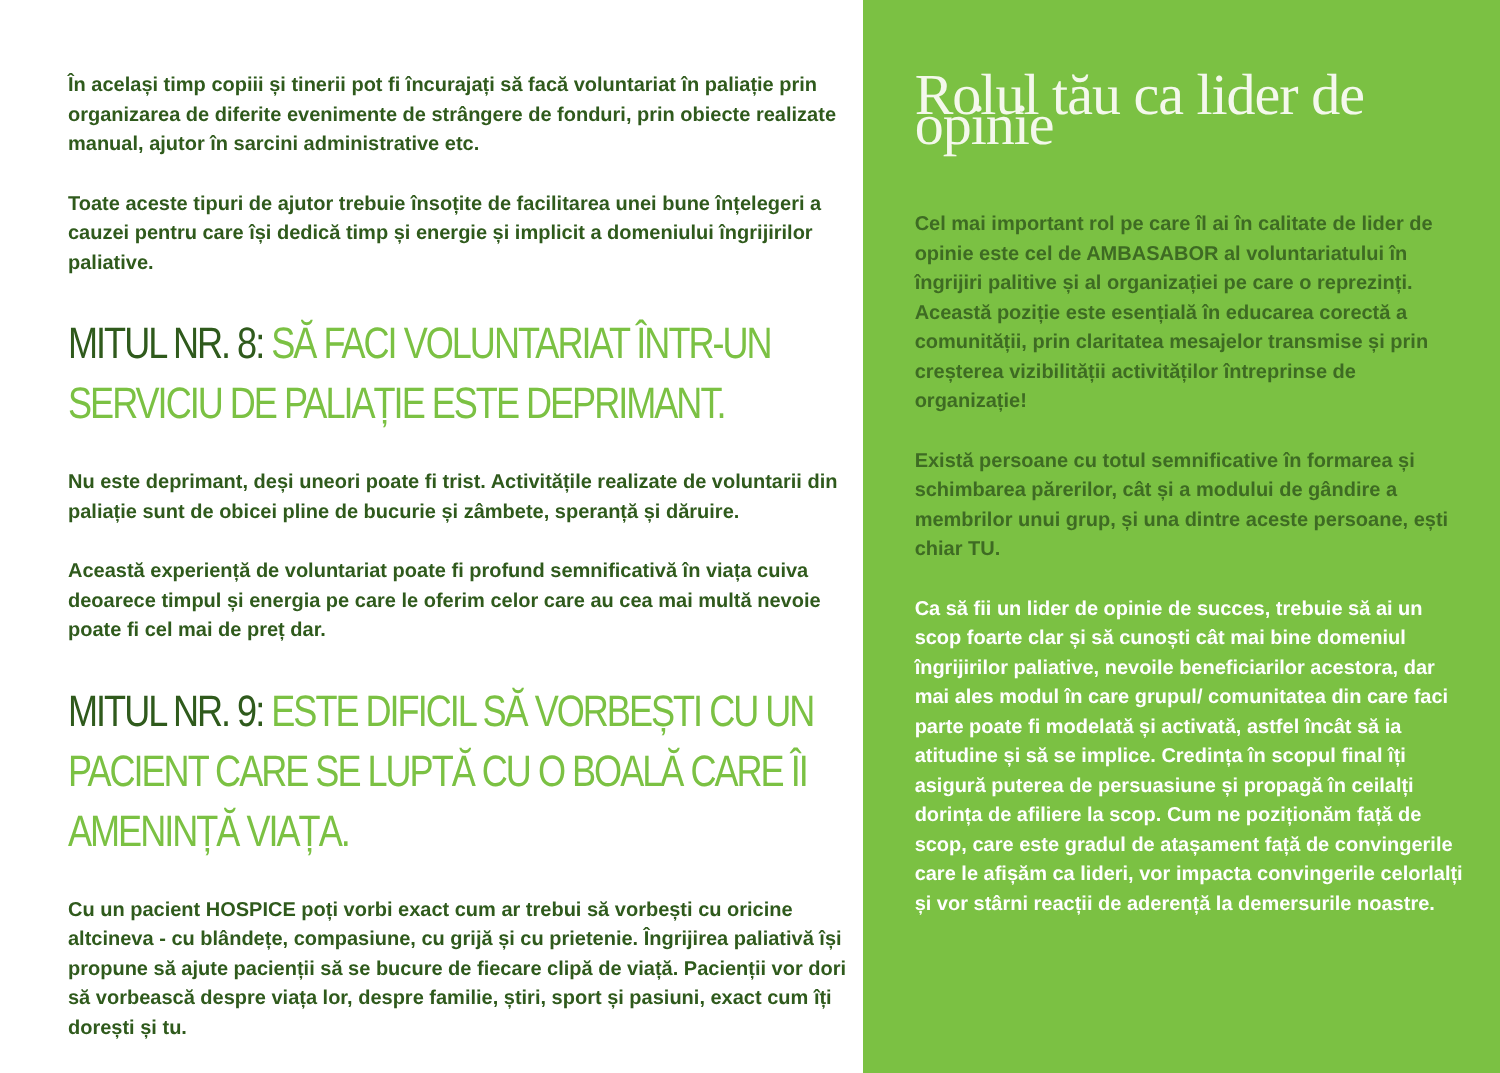În același timp copiii și tinerii pot fi încurajați să facă voluntariat în paliație prin organizarea de diferite evenimente de strângere de fonduri, prin obiecte realizate manual, ajutor în sarcini administrative etc.
Toate aceste tipuri de ajutor trebuie însoțite de facilitarea unei bune înțelegeri a cauzei pentru care își dedică timp și energie și implicit a domeniului îngrijirilor paliative.
MITUL NR. 8: SĂ FACI VOLUNTARIAT ÎNTR-UN SERVICIU DE PALIAȚIE ESTE DEPRIMANT.
Nu este deprimant, deși uneori poate fi trist. Activitățile realizate de voluntarii din paliație sunt de obicei pline de bucurie și zâmbete, speranță și dăruire.
Această experiență de voluntariat poate fi profund semnificativă în viața cuiva deoarece timpul și energia pe care le oferim celor care au cea mai multă nevoie poate fi cel mai de preț dar.
MITUL NR. 9: ESTE DIFICIL SĂ VORBEȘTI CU UN PACIENT CARE SE LUPTĂ CU O BOALĂ CARE ÎI AMENINȚĂ VIAȚA.
Cu un pacient HOSPICE poți vorbi exact cum ar trebui să vorbești cu oricine altcineva - cu blândețe, compasiune, cu grijă și cu prietenie. Îngrijirea paliativă își propune să ajute pacienții să se bucure de fiecare clipă de viață. Pacienții vor dori să vorbească despre viața lor, despre familie, știri, sport și pasiuni, exact cum îți dorești și tu.
Rolul tău ca lider de opinie
Cel mai important rol pe care îl ai în calitate de lider de opinie este cel de AMBASABOR al voluntariatului în îngrijiri palitive și al organizației pe care o reprezinți. Această poziție este esențială în educarea corectă a comunității, prin claritatea mesajelor transmise și prin creșterea vizibilității activităților întreprinse de organizație!
Există persoane cu totul semnificative în formarea și schimbarea părerilor, cât și a modului de gândire a membrilor unui grup, și una dintre aceste persoane, ești chiar TU.
Ca să fii un lider de opinie de succes, trebuie să ai un scop foarte clar și să cunoști cât mai bine domeniul îngrijirilor paliative, nevoile beneficiarilor acestora, dar mai ales modul în care grupul/ comunitatea din care faci parte poate fi modelată și activată, astfel încât să ia atitudine și să se implice. Credința în scopul final îți asigură puterea de persuasiune și propagă în ceilalți dorința de afiliere la scop. Cum ne poziționăm față de scop, care este gradul de atașament față de convingerile care le afișăm ca lideri, vor impacta convingerile celorlalți și vor stârni reacții de aderență la demersurile noastre.